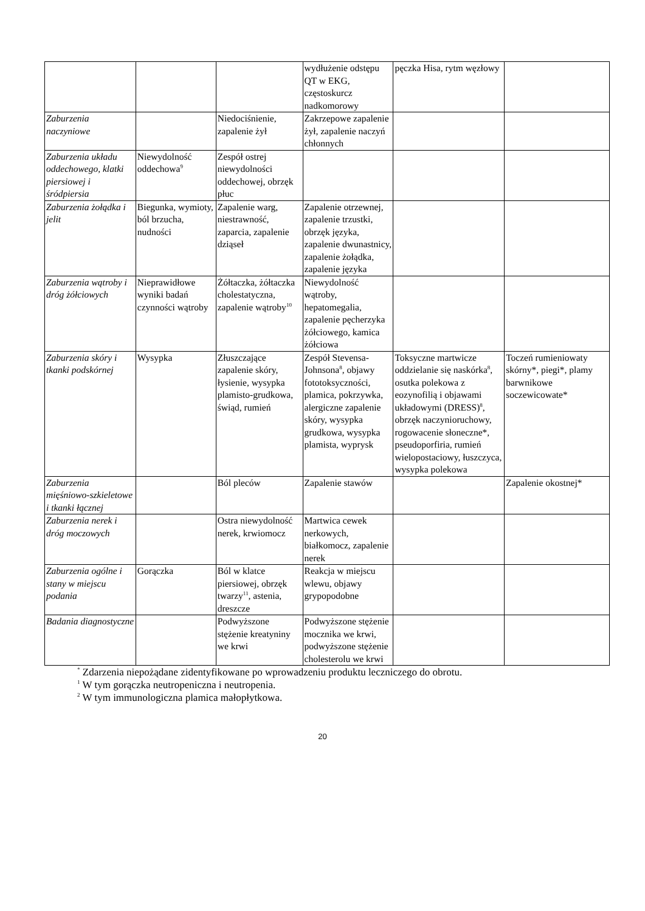| | | | wydłużenie odstępu QT w EKG, częstoskurcz nadkomorowy | pęczka Hisa, rytm węzłowy | |
| Zaburzenia naczyniowe | | Niedociśnienie, zapalenie żył | Zakrzepowe zapalenie żył, zapalenie naczyń chłonnych | | |
| Zaburzenia układu oddechowego, klatki piersiowej i śródpiersia | Niewydolność oddechowa<sup>9</sup> | Zespół ostrej niewydolności oddechowej, obrzęk płuc | | | |
| Zaburzenia żołądka i jelit | Biegunka, wymioty, ból brzucha, nudności | Zapalenie warg, niestrawność, zaparcia, zapalenie dziąseł | Zapalenie otrzewnej, zapalenie trzustki, obrzęk języka, zapalenie dwunastnicy, zapalenie żołądka, zapalenie języka | | |
| Zaburzenia wątroby i dróg żółciowych | Nieprawidłowe wyniki badań czynności wątroby | Żółtaczka, żółtaczka cholestatyczna, zapalenie wątroby<sup>10</sup> | Niewydolność wątroby, hepatomegalia, zapalenie pęcherzyka żółciowego, kamica żółciowa | | |
| Zaburzenia skóry i tkanki podskórnej | Wysypka | Złuszczające zapalenie skóry, łysienie, wysypka plamisto-grudkowa, świąd, rumień | Zespół Stevensa-Johnsona<sup>8</sup>, objawy fototoksyczności, plamica, pokrzywka, alergiczne zapalenie skóry, wysypka grudkowa, wysypka plamista, wyprysk | Toksyczne martwicze oddzielanie się naskórka<sup>8</sup>, osutka polekowa z eozynofilią i objawami układowymi (DRESS)<sup>8</sup>, obrzęk naczynioruchowy, rogowacenie słoneczne*, pseudoporfiria, rumień wielopostaciowy, łuszczyca, wysypka polekowa | Toczeń rumieniowaty skórny*, piegi*, plamy barwnikowe soczewicowate* |
| Zaburzenia mięśniowo-szkieletowe i tkanki łącznej | | Ból pleców | Zapalenie stawów | | Zapalenie okostnej* |
| Zaburzenia nerek i dróg moczowych | | Ostra niewydolność nerek, krwiomocz | Martwica cewek nerkowych, białkomocz, zapalenie nerek | | |
| Zaburzenia ogólne i stany w miejscu podania | Gorączka | Ból w klatce piersiowej, obrzęk twarzy<sup>11</sup>, astenia, dreszcze | Reakcja w miejscu wlewu, objawy grypopodobne | | |
| Badania diagnostyczne | | Podwyższone stężenie kreatyniny we krwi | Podwyższone stężenie mocznika we krwi, podwyższone stężenie cholesterolu we krwi | | |
<sup>*</sup> Zdarzenia niepożądane zidentyfikowane po wprowadzeniu produktu leczniczego do obrotu.
<sup>1</sup> W tym gorączka neutropeniczna i neutropenia.
<sup>2</sup> W tym immunologiczna plamica małopłytkowa.
20